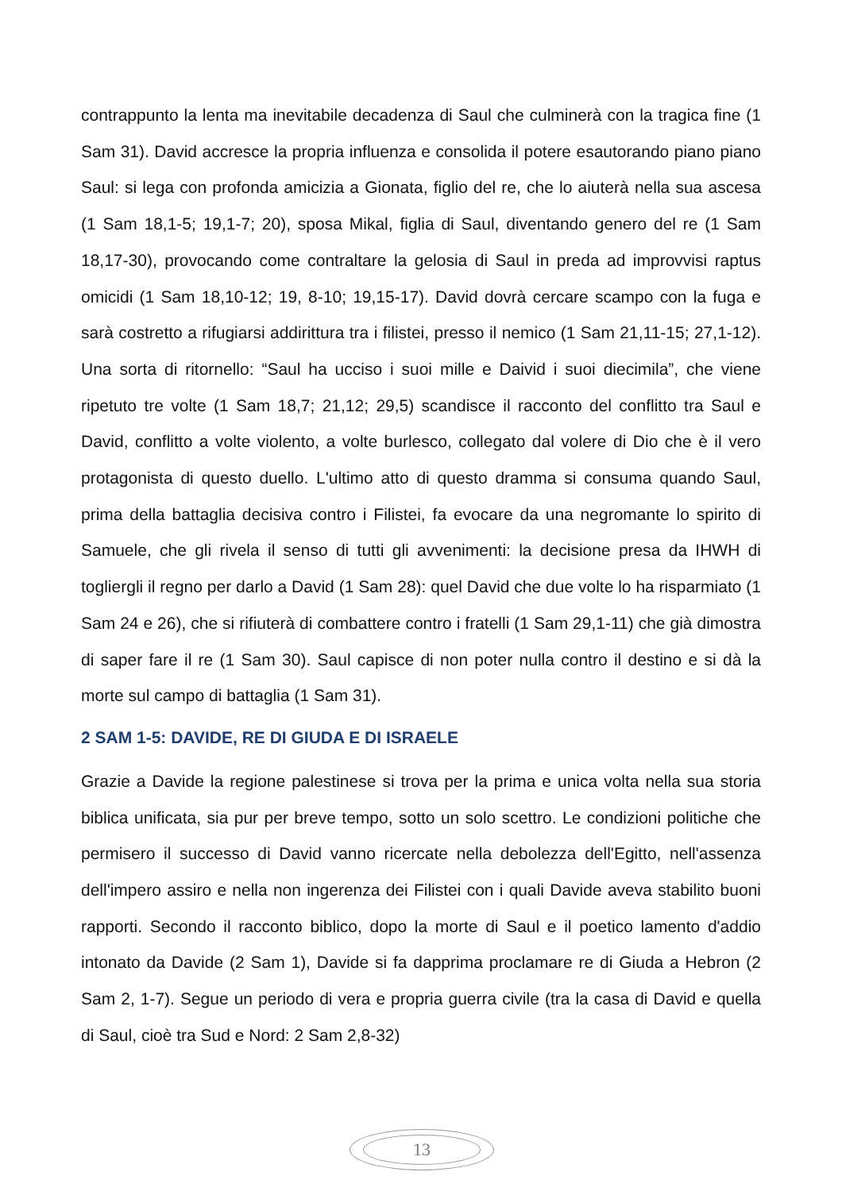contrappunto la lenta ma inevitabile decadenza di Saul che culminerà con la tragica fine (1 Sam 31). David accresce la propria influenza e consolida il potere esautorando piano piano Saul: si lega con profonda amicizia a Gionata, figlio del re, che lo aiuterà nella sua ascesa (1 Sam 18,1-5; 19,1-7; 20), sposa Mikal, figlia di Saul, diventando genero del re (1 Sam 18,17-30), provocando come contraltare la gelosia di Saul in preda ad improvvisi raptus omicidi (1 Sam 18,10-12; 19, 8-10; 19,15-17). David dovrà cercare scampo con la fuga e sarà costretto a rifugiarsi addirittura tra i filistei, presso il nemico (1 Sam 21,11-15; 27,1-12). Una sorta di ritornello: “Saul ha ucciso i suoi mille e Daivid i suoi diecimila”, che viene ripetuto tre volte (1 Sam 18,7; 21,12; 29,5) scandisce il racconto del conflitto tra Saul e David, conflitto a volte violento, a volte burlesco, collegato dal volere di Dio che è il vero protagonista di questo duello. L'ultimo atto di questo dramma si consuma quando Saul, prima della battaglia decisiva contro i Filistei, fa evocare da una negromante lo spirito di Samuele, che gli rivela il senso di tutti gli avvenimenti: la decisione presa da IHWH di togliergli il regno per darlo a David (1 Sam 28): quel David che due volte lo ha risparmiato (1 Sam 24 e 26), che si rifiuterà di combattere contro i fratelli (1 Sam 29,1-11) che già dimostra di saper fare il re (1 Sam 30). Saul capisce di non poter nulla contro il destino e si dà la morte sul campo di battaglia (1 Sam 31).
2 SAM 1-5: DAVIDE, RE DI GIUDA E DI ISRAELE
Grazie a Davide la regione palestinese si trova per la prima e unica volta nella sua storia biblica unificata, sia pur per breve tempo, sotto un solo scettro. Le condizioni politiche che permisero il successo di David vanno ricercate nella debolezza dell'Egitto, nell'assenza dell'impero assiro e nella non ingerenza dei Filistei con i quali Davide aveva stabilito buoni rapporti. Secondo il racconto biblico, dopo la morte di Saul e il poetico lamento d'addio intonato da Davide (2 Sam 1), Davide si fa dapprima proclamare re di Giuda a Hebron (2 Sam 2, 1-7). Segue un periodo di vera e propria guerra civile (tra la casa di David e quella di Saul, cioè tra Sud e Nord: 2 Sam 2,8-32)
13